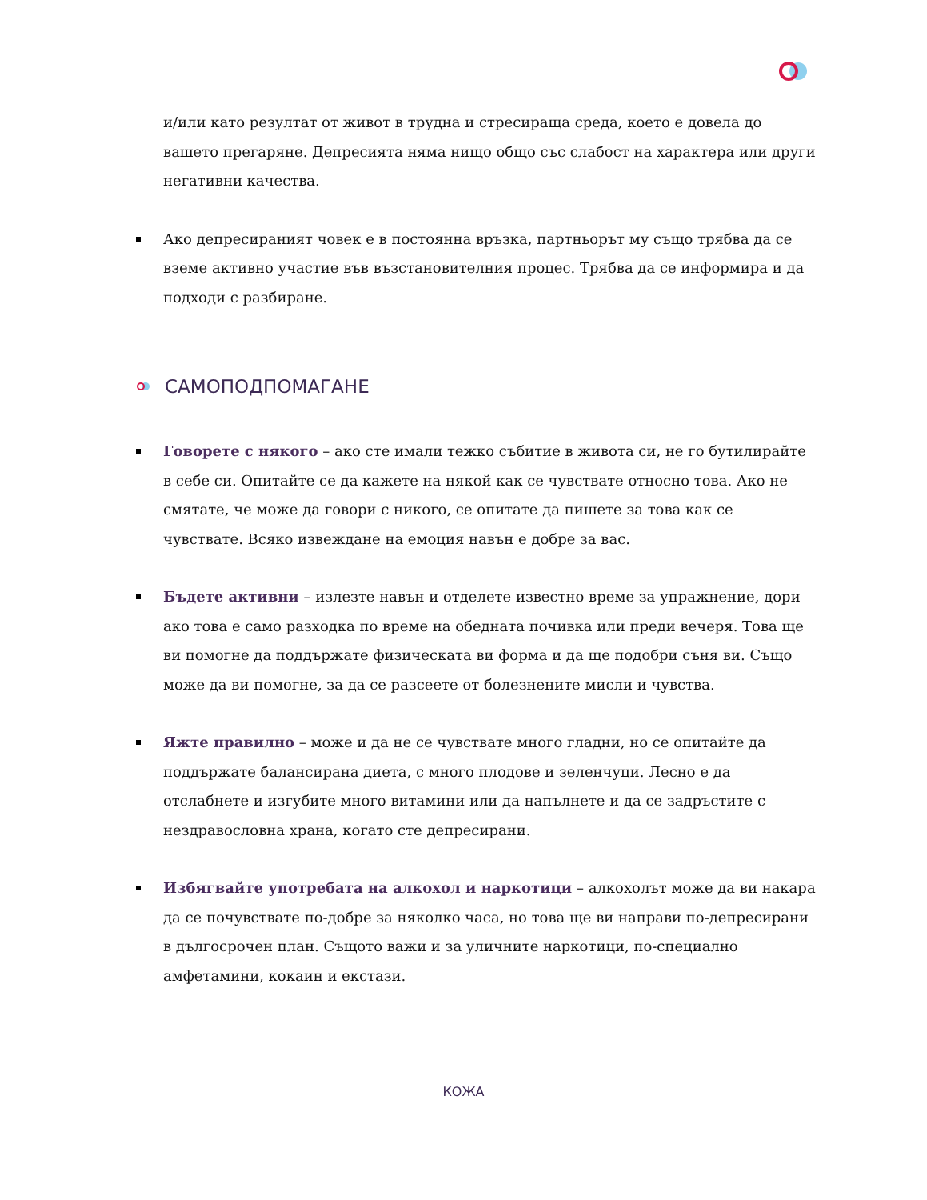и/или като резултат от живот в трудна и стресираща среда, което е довела до вашето прегаряне. Депресията няма нищо общо със слабост на характера или други негативни качества.
Ако депресираният човек е в постоянна връзка, партньорът му също трябва да се вземе активно участие във възстановителния процес. Трябва да се информира и да подходи с разбиране.
САМОПОДПОМАГАНЕ
Говорете с някого – ако сте имали тежко събитие в живота си, не го бутилирайте в себе си. Опитайте се да кажете на някой как се чувствате относно това. Ако не смятате, че може да говори с никого, се опитате да пишете за това как се чувствате. Всяко извеждане на емоция навън е добре за вас.
Бъдете активни – излезте навън и отделете известно време за упражнение, дори ако това е само разходка по време на обедната почивка или преди вечеря. Това ще ви помогне да поддържате физическата ви форма и да ще подобри съня ви. Също може да ви помогне, за да се разсеете от болезнените мисли и чувства.
Яжте правилно – може и да не се чувствате много гладни, но се опитайте да поддържате балансирана диета, с много плодове и зеленчуци. Лесно е да отслабнете и изгубите много витамини или да напълнете и да се задръстите с нездравословна храна, когато сте депресирани.
Избягвайте употребата на алкохол и наркотици – алкохолът може да ви накара да се почувствате по-добре за няколко часа, но това ще ви направи по-депресирани в дългосрочен план. Същото важи и за уличните наркотици, по-специално амфетамини, кокаин и екстази.
КОЖА